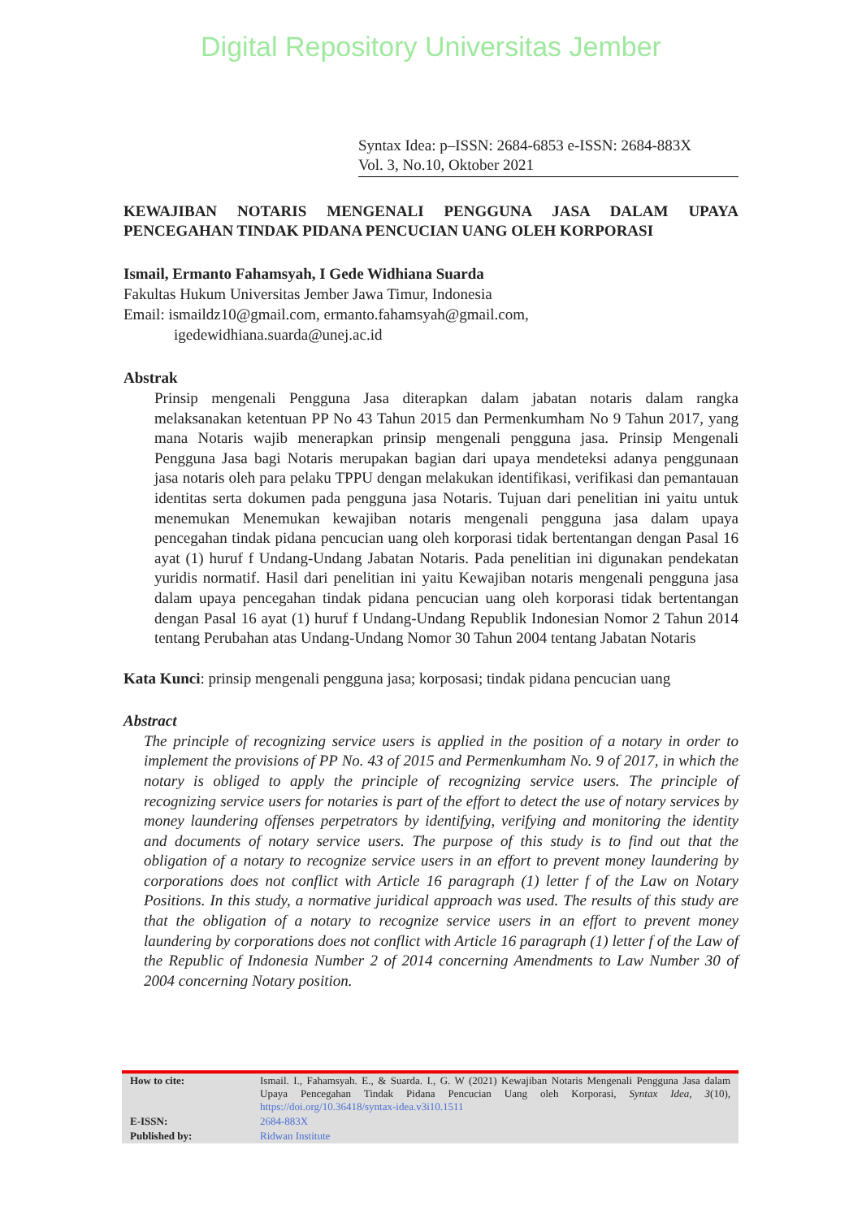Digital Repository Universitas Jember
Syntax Idea: p–ISSN: 2684-6853 e-ISSN: 2684-883X
Vol. 3, No.10, Oktober 2021
KEWAJIBAN NOTARIS MENGENALI PENGGUNA JASA DALAM UPAYA PENCEGAHAN TINDAK PIDANA PENCUCIAN UANG OLEH KORPORASI
Ismail, Ermanto Fahamsyah, I Gede Widhiana Suarda
Fakultas Hukum Universitas Jember Jawa Timur, Indonesia
Email: ismaildz10@gmail.com, ermanto.fahamsyah@gmail.com,
igedewidhiana.suarda@unej.ac.id
Abstrak
Prinsip mengenali Pengguna Jasa diterapkan dalam jabatan notaris dalam rangka melaksanakan ketentuan PP No 43 Tahun 2015 dan Permenkumham No 9 Tahun 2017, yang mana Notaris wajib menerapkan prinsip mengenali pengguna jasa. Prinsip Mengenali Pengguna Jasa bagi Notaris merupakan bagian dari upaya mendeteksi adanya penggunaan jasa notaris oleh para pelaku TPPU dengan melakukan identifikasi, verifikasi dan pemantauan identitas serta dokumen pada pengguna jasa Notaris. Tujuan dari penelitian ini yaitu untuk menemukan Menemukan kewajiban notaris mengenali pengguna jasa dalam upaya pencegahan tindak pidana pencucian uang oleh korporasi tidak bertentangan dengan Pasal 16 ayat (1) huruf f Undang-Undang Jabatan Notaris. Pada penelitian ini digunakan pendekatan yuridis normatif. Hasil dari penelitian ini yaitu Kewajiban notaris mengenali pengguna jasa dalam upaya pencegahan tindak pidana pencucian uang oleh korporasi tidak bertentangan dengan Pasal 16 ayat (1) huruf f Undang-Undang Republik Indonesian Nomor 2 Tahun 2014 tentang Perubahan atas Undang-Undang Nomor 30 Tahun 2004 tentang Jabatan Notaris
Kata Kunci: prinsip mengenali pengguna jasa; korposasi; tindak pidana pencucian uang
Abstract
The principle of recognizing service users is applied in the position of a notary in order to implement the provisions of PP No. 43 of 2015 and Permenkumham No. 9 of 2017, in which the notary is obliged to apply the principle of recognizing service users. The principle of recognizing service users for notaries is part of the effort to detect the use of notary services by money laundering offenses perpetrators by identifying, verifying and monitoring the identity and documents of notary service users. The purpose of this study is to find out that the obligation of a notary to recognize service users in an effort to prevent money laundering by corporations does not conflict with Article 16 paragraph (1) letter f of the Law on Notary Positions. In this study, a normative juridical approach was used. The results of this study are that the obligation of a notary to recognize service users in an effort to prevent money laundering by corporations does not conflict with Article 16 paragraph (1) letter f of the Law of the Republic of Indonesia Number 2 of 2014 concerning Amendments to Law Number 30 of 2004 concerning Notary position.
| How to cite: | Ismail. I., Fahamsyah. E., & Suarda. I., G. W (2021) Kewajiban Notaris Mengenali Pengguna Jasa dalam Upaya Pencegahan Tindak Pidana Pencucian Uang oleh Korporasi, Syntax Idea, 3 (10), https://doi.org/10.36418/syntax-idea.v3i10.1511 |
| E-ISSN: | 2684-883X |
| Published by: | Ridwan Institute |